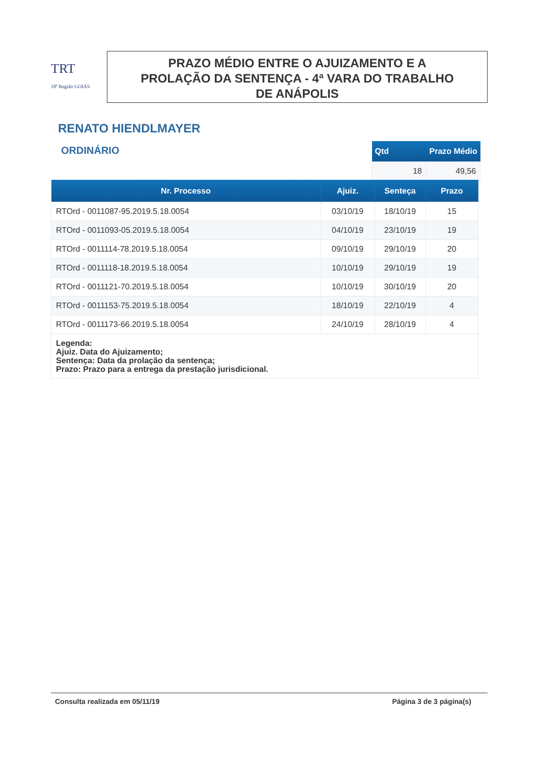TRT
18ª Região GOIÁS
PRAZO MÉDIO ENTRE O AJUIZAMENTO E A
PROLAÇÃO DA SENTENÇA - 4ª VARA DO TRABALHO
DE ANÁPOLIS
RENATO HIENDLMAYER
ORDINÁRIO
| Qtd | Prazo Médio |
| --- | --- |
| 18 | 49,56 |
| Nr. Processo | Ajuiz. | Senteça | Prazo |
| --- | --- | --- | --- |
| RTOrd - 0011087-95.2019.5.18.0054 | 03/10/19 | 18/10/19 | 15 |
| RTOrd - 0011093-05.2019.5.18.0054 | 04/10/19 | 23/10/19 | 19 |
| RTOrd - 0011114-78.2019.5.18.0054 | 09/10/19 | 29/10/19 | 20 |
| RTOrd - 0011118-18.2019.5.18.0054 | 10/10/19 | 29/10/19 | 19 |
| RTOrd - 0011121-70.2019.5.18.0054 | 10/10/19 | 30/10/19 | 20 |
| RTOrd - 0011153-75.2019.5.18.0054 | 18/10/19 | 22/10/19 | 4 |
| RTOrd - 0011173-66.2019.5.18.0054 | 24/10/19 | 28/10/19 | 4 |
| Legenda: Ajuiz. Data do Ajuizamento; Sentença: Data da prolação da sentença; Prazo: Prazo para a entrega da prestação jurisdicional. | | | |
Consulta realizada em 05/11/19 Página 3 de 3 página(s)